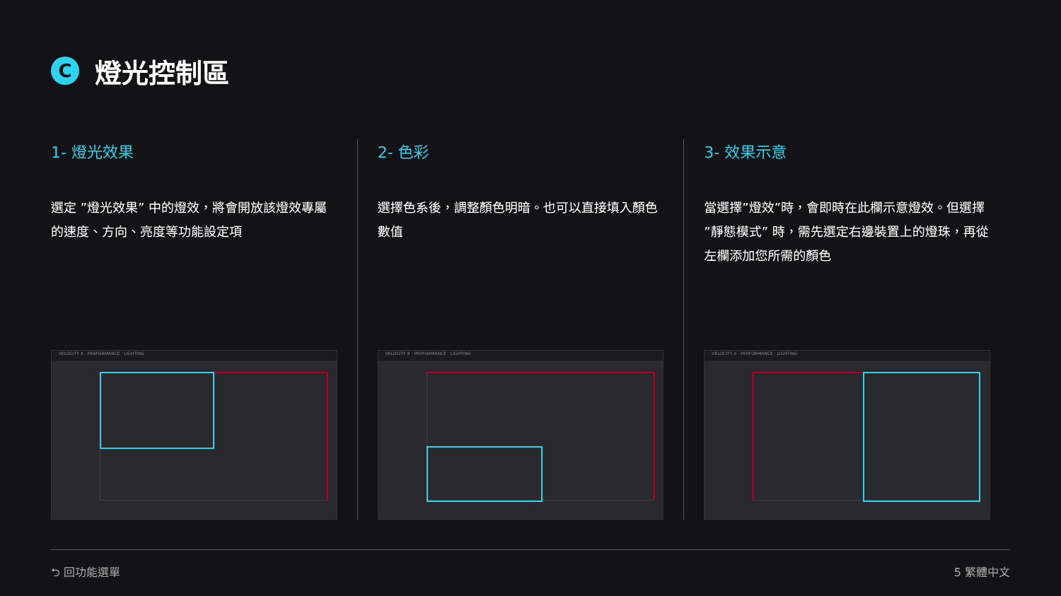C
燈光控制區
1- 燈光效果
選定 ”燈光效果” 中的燈效，將會開放該燈效專屬的速度、方向、亮度等功能設定項
VELOCITY X · PERFORMANCE · LIGHTING
2- 色彩
選擇色系後，調整顏色明暗。也可以直接填入顏色數值
VELOCITY X · PERFORMANCE · LIGHTING
3- 效果示意
當選擇”燈效”時，會即時在此欄示意燈效。但選擇 ”靜態模式” 時，需先選定右邊裝置上的燈珠，再從左欄添加您所需的顏色
VELOCITY X · PERFORMANCE · LIGHTING
⮌ 回功能選單 5 繁體中文